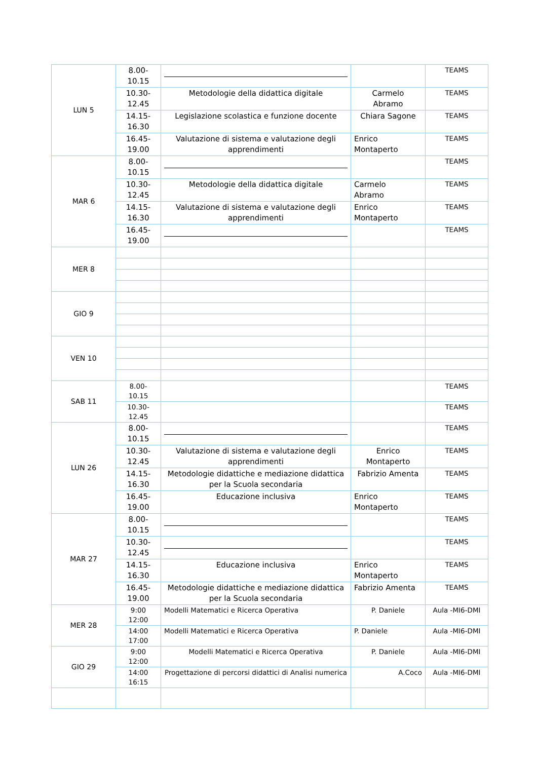| LUN 5 | 8.00- 10.15 | | | TEAMS |
| | 10.30- 12.45 | Metodologie della didattica digitale | Carmelo Abramo | TEAMS |
| | 14.15- 16.30 | Legislazione scolastica e funzione docente | Chiara Sagone | TEAMS |
| | 16.45- 19.00 | Valutazione di sistema e valutazione degli apprendimenti | Enrico Montaperto | TEAMS |
| MAR 6 | 8.00- 10.15 | | | TEAMS |
| | 10.30- 12.45 | Metodologie della didattica digitale | Carmelo Abramo | TEAMS |
| | 14.15- 16.30 | Valutazione di sistema e valutazione degli apprendimenti | Enrico Montaperto | TEAMS |
| | 16.45- 19.00 | | | TEAMS |
| MER 8 | | | | |
| GIO 9 | | | | |
| VEN 10 | | | | |
| SAB 11 | 8.00- 10.15 | | | TEAMS |
| | 10.30- 12.45 | | | TEAMS |
| LUN 26 | 8.00- 10.15 | | | TEAMS |
| | 10.30- 12.45 | Valutazione di sistema e valutazione degli apprendimenti | Enrico Montaperto | TEAMS |
| | 14.15- 16.30 | Metodologie didattiche e mediazione didattica per la Scuola secondaria | Fabrizio Amenta | TEAMS |
| | 16.45- 19.00 | Educazione inclusiva | Enrico Montaperto | TEAMS |
| MAR 27 | 8.00- 10.15 | | | TEAMS |
| | 10.30- 12.45 | | | TEAMS |
| | 14.15- 16.30 | Educazione inclusiva | Enrico Montaperto | TEAMS |
| | 16.45- 19.00 | Metodologie didattiche e mediazione didattica per la Scuola secondaria | Fabrizio Amenta | TEAMS |
| MER 28 | 9:00 12:00 | Modelli Matematici e Ricerca Operativa | P. Daniele | Aula -MI6-DMI |
| | 14:00 17:00 | Modelli Matematici e Ricerca Operativa | P. Daniele | Aula -MI6-DMI |
| GIO 29 | 9:00 12:00 | Modelli Matematici e Ricerca Operativa | P. Daniele | Aula -MI6-DMI |
| | 14:00 16:15 | Progettazione di percorsi didattici di Analisi numerica | A.Coco | Aula -MI6-DMI |